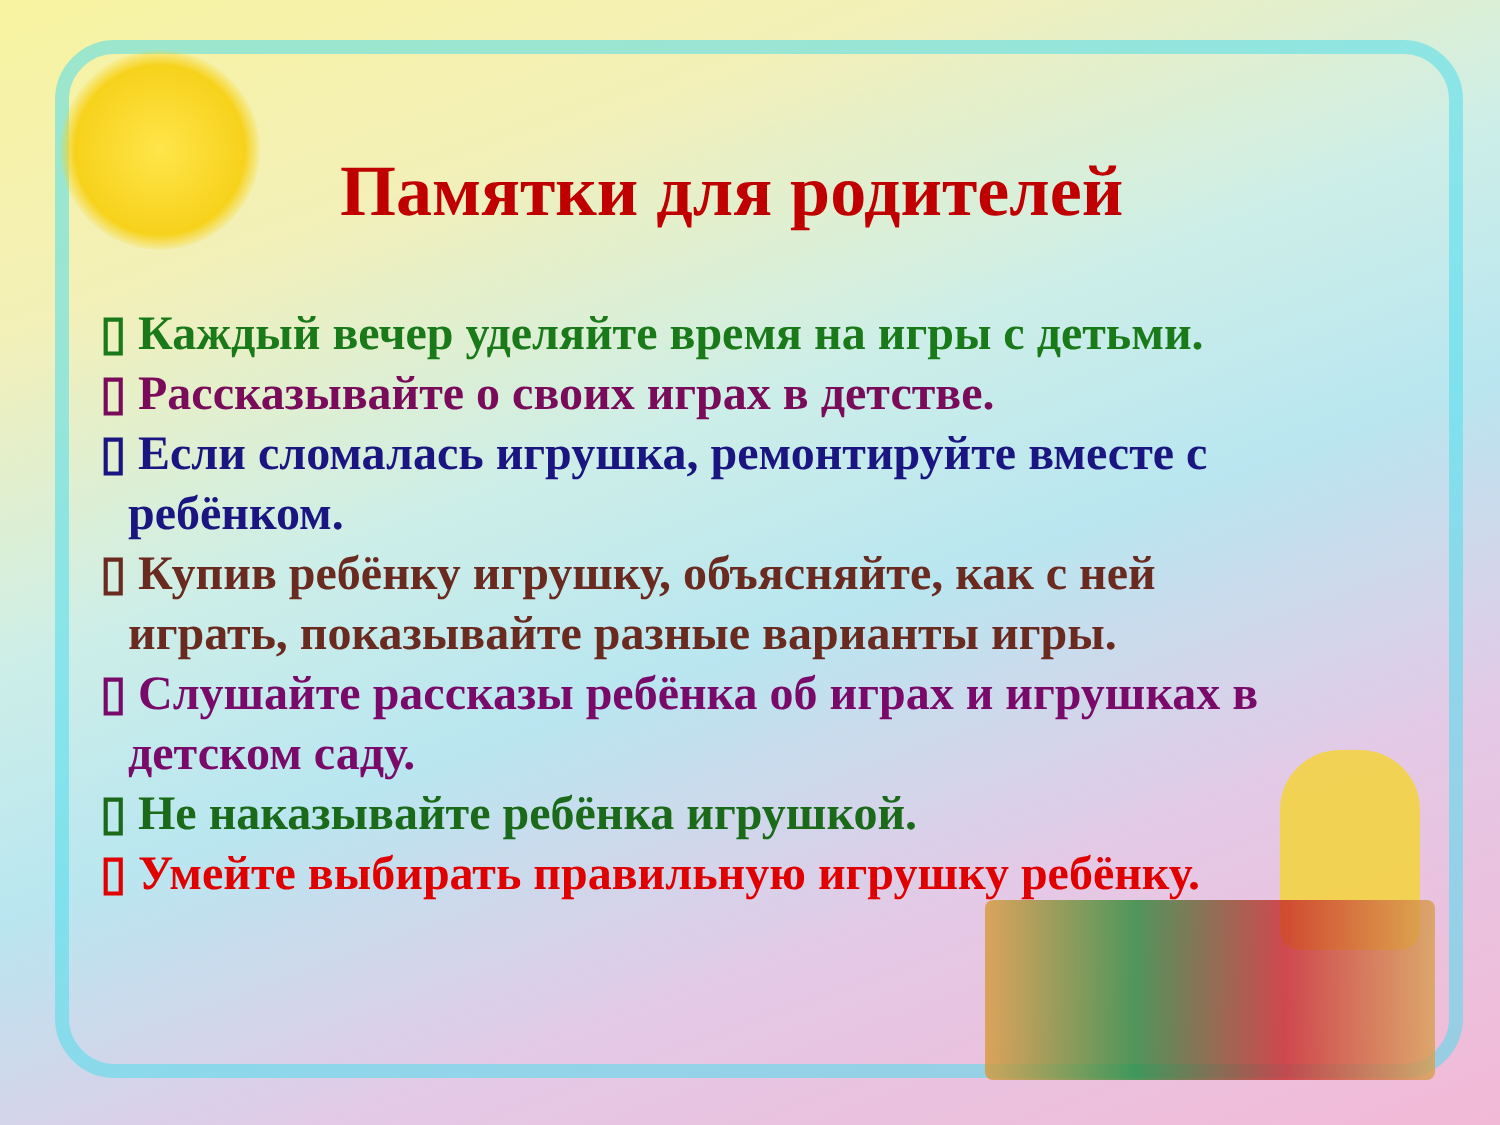Памятки для родителей
▯ Каждый вечер уделяйте время на игры с детьми.
▯ Рассказывайте о своих играх в детстве.
▯ Если сломалась игрушка, ремонтируйте вместе с ребёнком.
▯ Купив ребёнку игрушку, объясняйте, как с ней играть, показывайте разные варианты игры.
▯ Слушайте рассказы ребёнка об играх и игрушках в детском саду.
▯ Не наказывайте ребёнка игрушкой.
▯ Умейте выбирать правильную игрушку ребёнку.